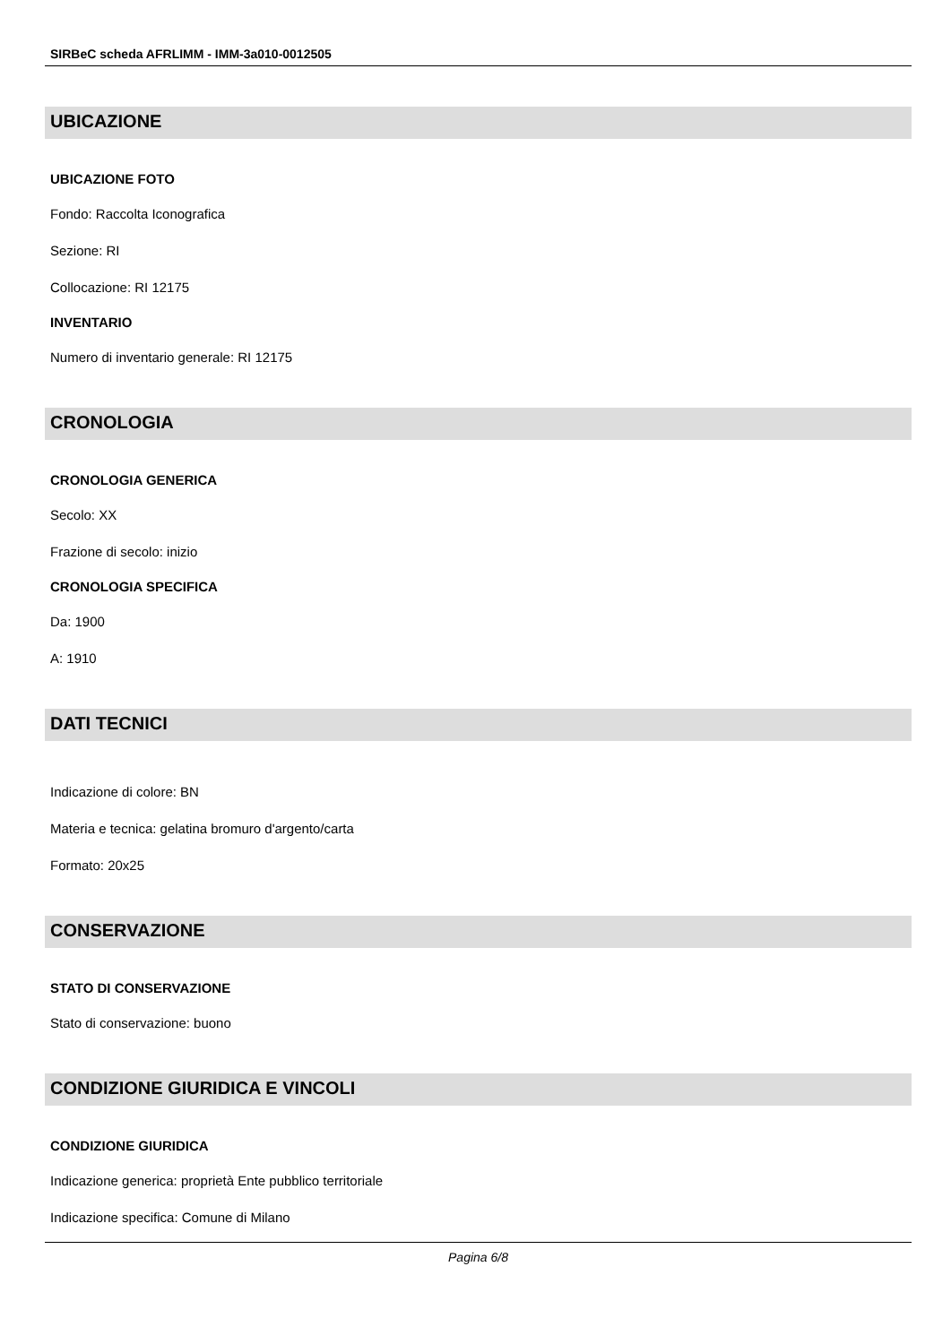SIRBeC scheda AFRLIMM - IMM-3a010-0012505
UBICAZIONE
UBICAZIONE FOTO
Fondo: Raccolta Iconografica
Sezione: RI
Collocazione: RI 12175
INVENTARIO
Numero di inventario generale: RI 12175
CRONOLOGIA
CRONOLOGIA GENERICA
Secolo: XX
Frazione di secolo: inizio
CRONOLOGIA SPECIFICA
Da: 1900
A: 1910
DATI TECNICI
Indicazione di colore: BN
Materia e tecnica: gelatina bromuro d'argento/carta
Formato: 20x25
CONSERVAZIONE
STATO DI CONSERVAZIONE
Stato di conservazione: buono
CONDIZIONE GIURIDICA E VINCOLI
CONDIZIONE GIURIDICA
Indicazione generica: proprietà Ente pubblico territoriale
Indicazione specifica: Comune di Milano
Pagina 6/8